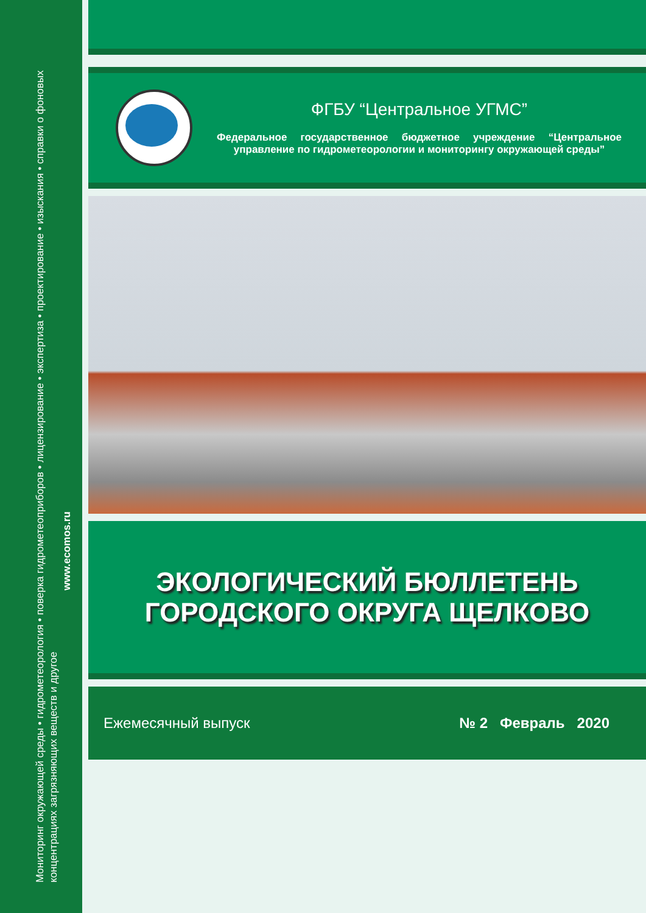Мониторинг окружающей среды • гидрометеорология • поверка гидрометеоприборов • лицензирование • экспертиза • проектирование • изыскания • справки о фоновых концентрациях загрязняющих веществ и другое
www.ecomos.ru
ФГБУ “Центральное УГМС”
Федеральное государственное бюджетное учреждение “Центральное управление по гидрометеорологии и мониторингу окружающей среды”
ЭКОЛОГИЧЕСКИЙ БЮЛЛЕТЕНЬ
ГОРОДСКОГО ОКРУГА ЩЕЛКОВО
Ежемесячный выпуск № 2 Февраль 2020